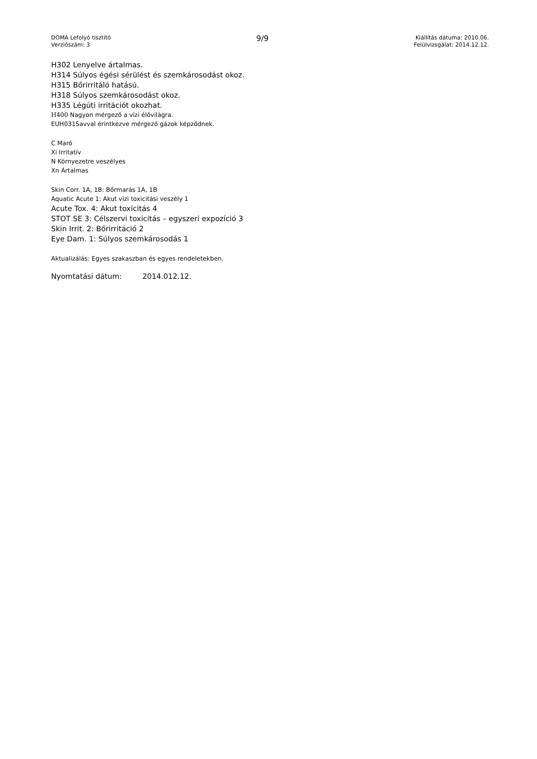DOMA Lefolyó tisztító
Verziószám: 3
9/9
Kiállítás dátuma: 2010.06.
Felülvizsgálat: 2014.12.12.
H302 Lenyelve ártalmas.
H314 Súlyos égési sérülést és szemkárosodást okoz.
H315 Bőrirritáló hatású.
H318 Súlyos szemkárosodást okoz.
H335 Légúti irritációt okozhat.
H400 Nagyon mérgező a vízi élővilágra.
EUH031Savval érintkezve mérgező gázok képződnek.
C Maró
Xi Irritatív
N Környezetre veszélyes
Xn Ártalmas
Skin Corr. 1A, 1B: Bőrmarás 1A, 1B
Aquatic Acute 1: Akut vízi toxicitási veszély 1
Acute Tox. 4: Akut toxicitás 4
STOT SE 3: Célszervi toxicitás – egyszeri expozíció 3
Skin Irrit. 2: Bőrirritáció 2
Eye Dam. 1: Súlyos szemkárosodás 1
Aktualizálás: Egyes szakaszban és egyes rendeletekben.
Nyomtatási dátum: 2014.012.12.